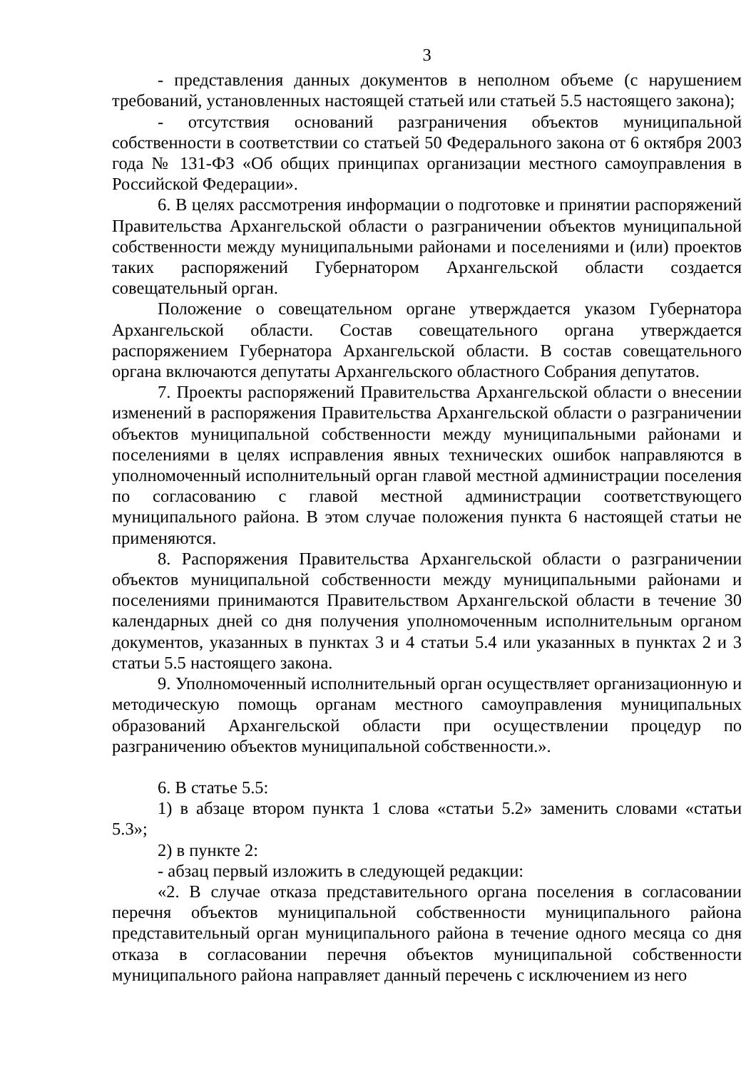3
- представления данных документов в неполном объеме (с нарушением требований, установленных настоящей статьей или статьей 5.5 настоящего закона);
- отсутствия оснований разграничения объектов муниципальной собственности в соответствии со статьей 50 Федерального закона от 6 октября 2003 года № 131-ФЗ «Об общих принципах организации местного самоуправления в Российской Федерации».
6. В целях рассмотрения информации о подготовке и принятии распоряжений Правительства Архангельской области о разграничении объектов муниципальной собственности между муниципальными районами и поселениями и (или) проектов таких распоряжений Губернатором Архангельской области создается совещательный орган.
Положение о совещательном органе утверждается указом Губернатора Архангельской области. Состав совещательного органа утверждается распоряжением Губернатора Архангельской области. В состав совещательного органа включаются депутаты Архангельского областного Собрания депутатов.
7. Проекты распоряжений Правительства Архангельской области о внесении изменений в распоряжения Правительства Архангельской области о разграничении объектов муниципальной собственности между муниципальными районами и поселениями в целях исправления явных технических ошибок направляются в уполномоченный исполнительный орган главой местной администрации поселения по согласованию с главой местной администрации соответствующего муниципального района. В этом случае положения пункта 6 настоящей статьи не применяются.
8. Распоряжения Правительства Архангельской области о разграничении объектов муниципальной собственности между муниципальными районами и поселениями принимаются Правительством Архангельской области в течение 30 календарных дней со дня получения уполномоченным исполнительным органом документов, указанных в пунктах 3 и 4 статьи 5.4 или указанных в пунктах 2 и 3 статьи 5.5 настоящего закона.
9. Уполномоченный исполнительный орган осуществляет организационную и методическую помощь органам местного самоуправления муниципальных образований Архангельской области при осуществлении процедур по разграничению объектов муниципальной собственности.».
6. В статье 5.5:
1) в абзаце втором пункта 1 слова «статьи 5.2» заменить словами «статьи 5.3»;
2) в пункте 2:
- абзац первый изложить в следующей редакции:
«2. В случае отказа представительного органа поселения в согласовании перечня объектов муниципальной собственности муниципального района представительный орган муниципального района в течение одного месяца со дня отказа в согласовании перечня объектов муниципальной собственности муниципального района направляет данный перечень с исключением из него